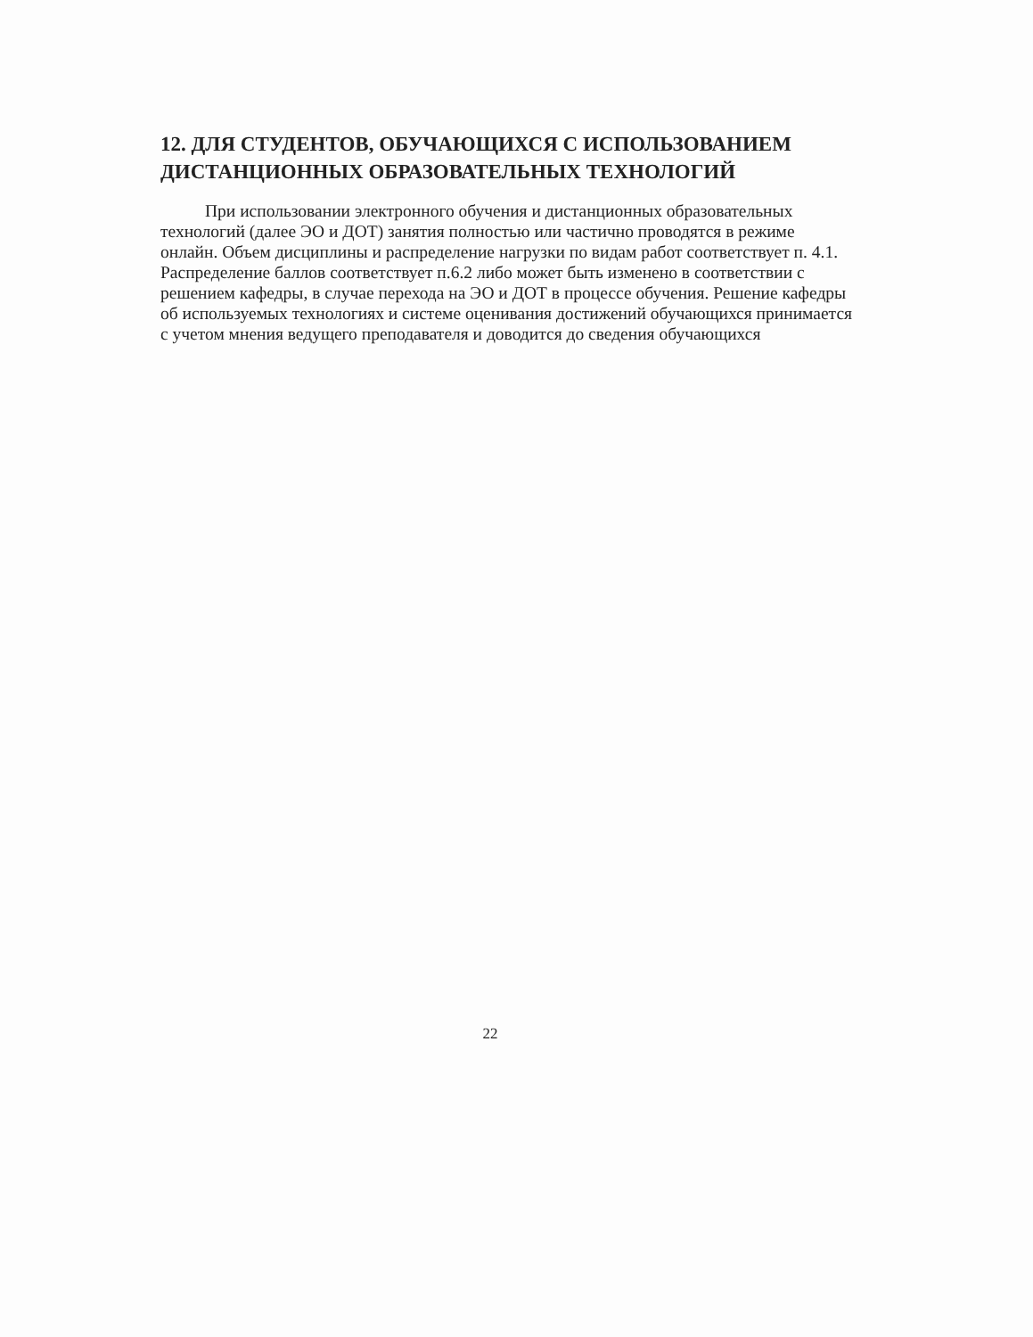12. ДЛЯ СТУДЕНТОВ, ОБУЧАЮЩИХСЯ С ИСПОЛЬЗОВАНИЕМ ДИСТАНЦИОННЫХ ОБРАЗОВАТЕЛЬНЫХ ТЕХНОЛОГИЙ
При использовании электронного обучения и дистанционных образовательных технологий (далее ЭО и ДОТ) занятия полностью или частично проводятся в режиме онлайн. Объем дисциплины и распределение нагрузки по видам работ соответствует п. 4.1. Распределение баллов соответствует п.6.2 либо может быть изменено в соответствии с решением кафедры, в случае перехода на ЭО и ДОТ в процессе обучения. Решение кафедры об используемых технологиях и системе оценивания достижений обучающихся принимается с учетом мнения ведущего преподавателя и доводится до сведения обучающихся
22